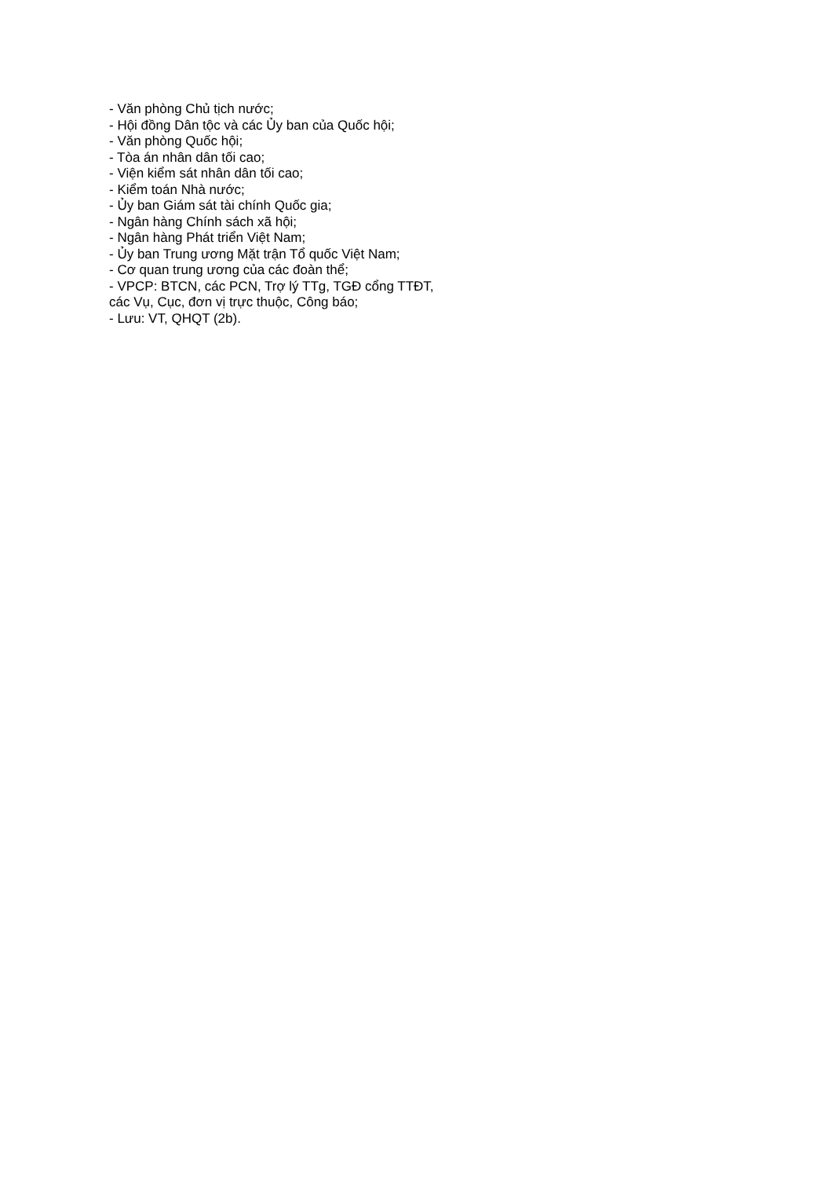- Văn phòng Chủ tịch nước;
- Hội đồng Dân tộc và các Ủy ban của Quốc hội;
- Văn phòng Quốc hội;
- Tòa án nhân dân tối cao;
- Viện kiểm sát nhân dân tối cao;
- Kiểm toán Nhà nước;
- Ủy ban Giám sát tài chính Quốc gia;
- Ngân hàng Chính sách xã hội;
- Ngân hàng Phát triển Việt Nam;
- Ủy ban Trung ương Mặt trận Tổ quốc Việt Nam;
- Cơ quan trung ương của các đoàn thể;
- VPCP: BTCN, các PCN, Trợ lý TTg, TGĐ cổng TTĐT,
các Vụ, Cục, đơn vị trực thuộc, Công báo;
- Lưu: VT, QHQT (2b).